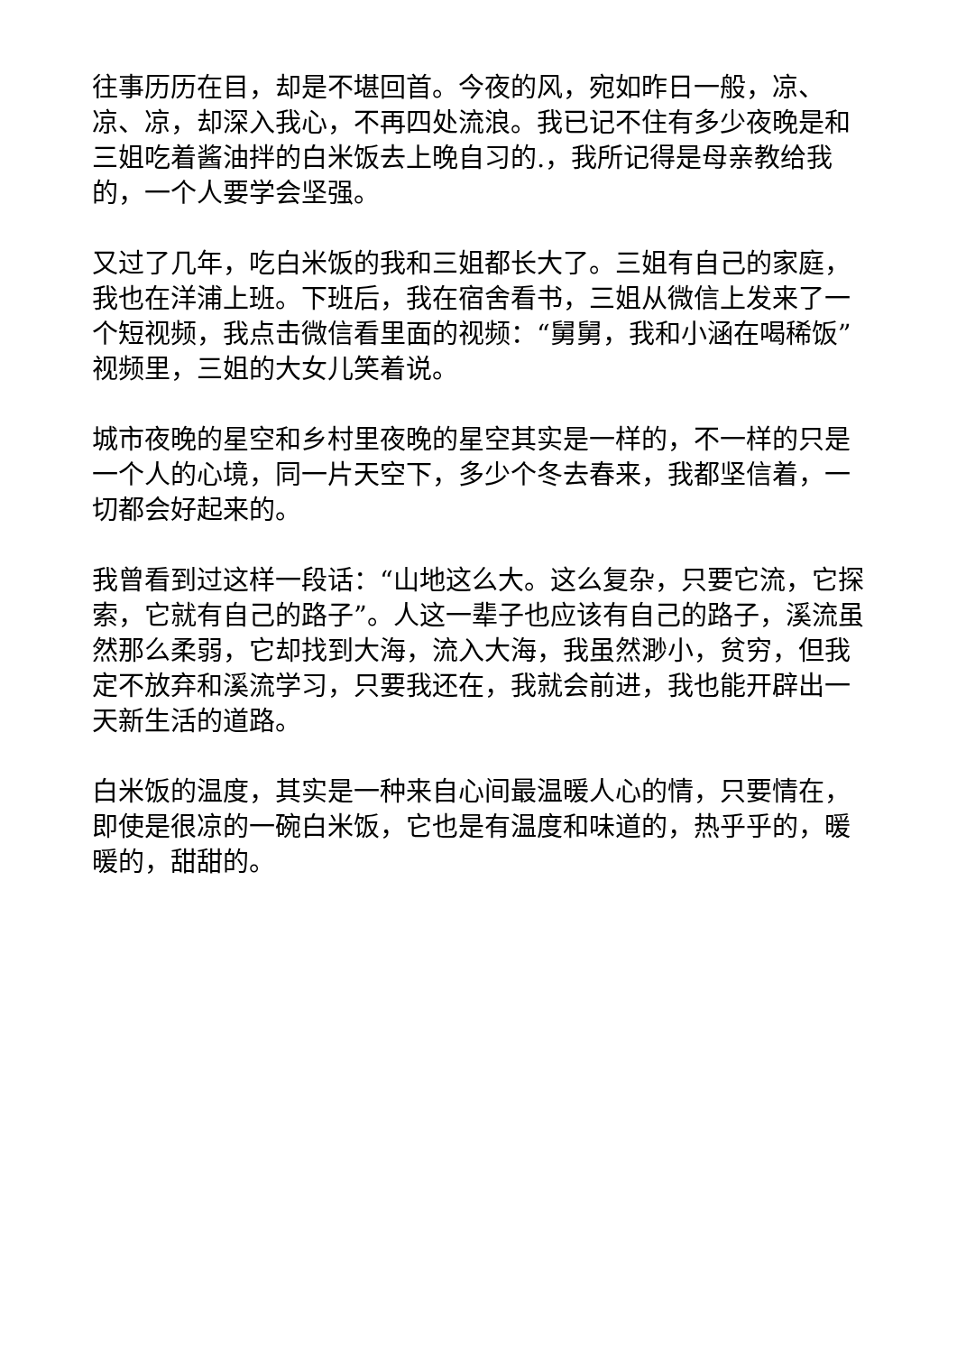往事历历在目，却是不堪回首。今夜的风，宛如昨日一般，凉、凉、凉，却深入我心，不再四处流浪。我已记不住有多少夜晚是和三姐吃着酱油拌的白米饭去上晚自习的.，我所记得是母亲教给我的，一个人要学会坚强。
又过了几年，吃白米饭的我和三姐都长大了。三姐有自己的家庭，我也在洋浦上班。下班后，我在宿舍看书，三姐从微信上发来了一个短视频，我点击微信看里面的视频：“舅舅，我和小涵在喝稀饭”视频里，三姐的大女儿笑着说。
城市夜晚的星空和乡村里夜晚的星空其实是一样的，不一样的只是一个人的心境，同一片天空下，多少个冬去春来，我都坚信着，一切都会好起来的。
我曾看到过这样一段话：“山地这么大。这么复杂，只要它流，它探索，它就有自己的路子”。人这一辈子也应该有自己的路子，溪流虽然那么柔弱，它却找到大海，流入大海，我虽然渺小，贫穷，但我定不放弃和溪流学习，只要我还在，我就会前进，我也能开辟出一天新生活的道路。
白米饭的温度，其实是一种来自心间最温暖人心的情，只要情在，即使是很凉的一碗白米饭，它也是有温度和味道的，热乎乎的，暖暖的，甜甜的。